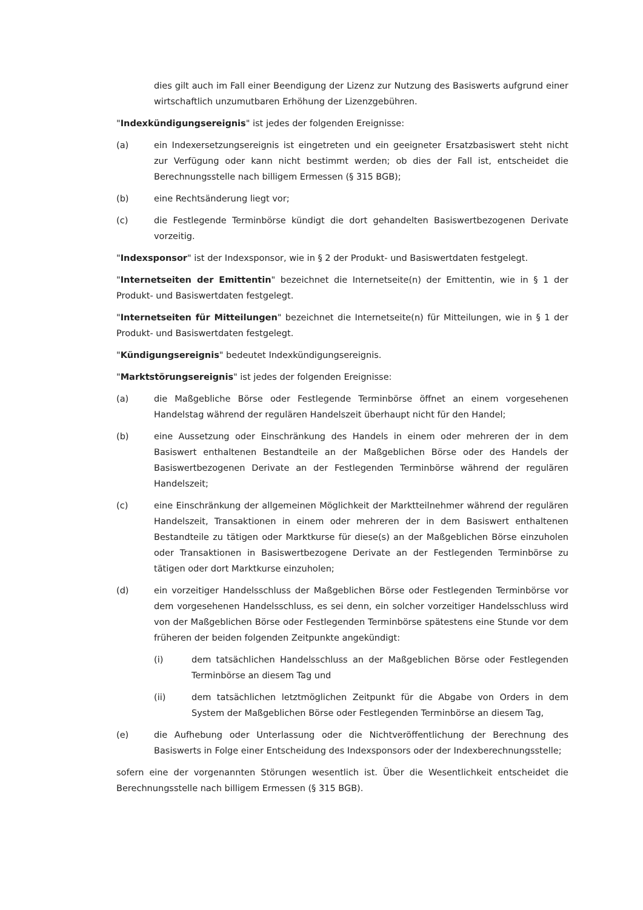dies gilt auch im Fall einer Beendigung der Lizenz zur Nutzung des Basiswerts aufgrund einer wirtschaftlich unzumutbaren Erhöhung der Lizenzgebühren.
"Indexkündigungsereignis" ist jedes der folgenden Ereignisse:
(a) ein Indexersetzungsereignis ist eingetreten und ein geeigneter Ersatzbasiswert steht nicht zur Verfügung oder kann nicht bestimmt werden; ob dies der Fall ist, entscheidet die Berechnungsstelle nach billigem Ermessen (§ 315 BGB);
(b) eine Rechtsänderung liegt vor;
(c) die Festlegende Terminbörse kündigt die dort gehandelten Basiswertbezogenen Derivate vorzeitig.
"Indexsponsor" ist der Indexsponsor, wie in § 2 der Produkt- und Basiswertdaten festgelegt.
"Internetseiten der Emittentin" bezeichnet die Internetseite(n) der Emittentin, wie in § 1 der Produkt- und Basiswertdaten festgelegt.
"Internetseiten für Mitteilungen" bezeichnet die Internetseite(n) für Mitteilungen, wie in § 1 der Produkt- und Basiswertdaten festgelegt.
"Kündigungsereignis" bedeutet Indexkündigungsereignis.
"Marktstörungsereignis" ist jedes der folgenden Ereignisse:
(a) die Maßgebliche Börse oder Festlegende Terminbörse öffnet an einem vorgesehenen Handelstag während der regulären Handelszeit überhaupt nicht für den Handel;
(b) eine Aussetzung oder Einschränkung des Handels in einem oder mehreren der in dem Basiswert enthaltenen Bestandteile an der Maßgeblichen Börse oder des Handels der Basiswertbezogenen Derivate an der Festlegenden Terminbörse während der regulären Handelszeit;
(c) eine Einschränkung der allgemeinen Möglichkeit der Marktteilnehmer während der regulären Handelszeit, Transaktionen in einem oder mehreren der in dem Basiswert enthaltenen Bestandteile zu tätigen oder Marktkurse für diese(s) an der Maßgeblichen Börse einzuholen oder Transaktionen in Basiswertbezogene Derivate an der Festlegenden Terminbörse zu tätigen oder dort Marktkurse einzuholen;
(d) ein vorzeitiger Handelsschluss der Maßgeblichen Börse oder Festlegenden Terminbörse vor dem vorgesehenen Handelsschluss, es sei denn, ein solcher vorzeitiger Handelsschluss wird von der Maßgeblichen Börse oder Festlegenden Terminbörse spätestens eine Stunde vor dem früheren der beiden folgenden Zeitpunkte angekündigt:
(i) dem tatsächlichen Handelsschluss an der Maßgeblichen Börse oder Festlegenden Terminbörse an diesem Tag und
(ii) dem tatsächlichen letztmöglichen Zeitpunkt für die Abgabe von Orders in dem System der Maßgeblichen Börse oder Festlegenden Terminbörse an diesem Tag,
(e) die Aufhebung oder Unterlassung oder die Nichtveröffentlichung der Berechnung des Basiswerts in Folge einer Entscheidung des Indexsponsors oder der Indexberechnungsstelle;
sofern eine der vorgenannten Störungen wesentlich ist. Über die Wesentlichkeit entscheidet die Berechnungsstelle nach billigem Ermessen (§ 315 BGB).